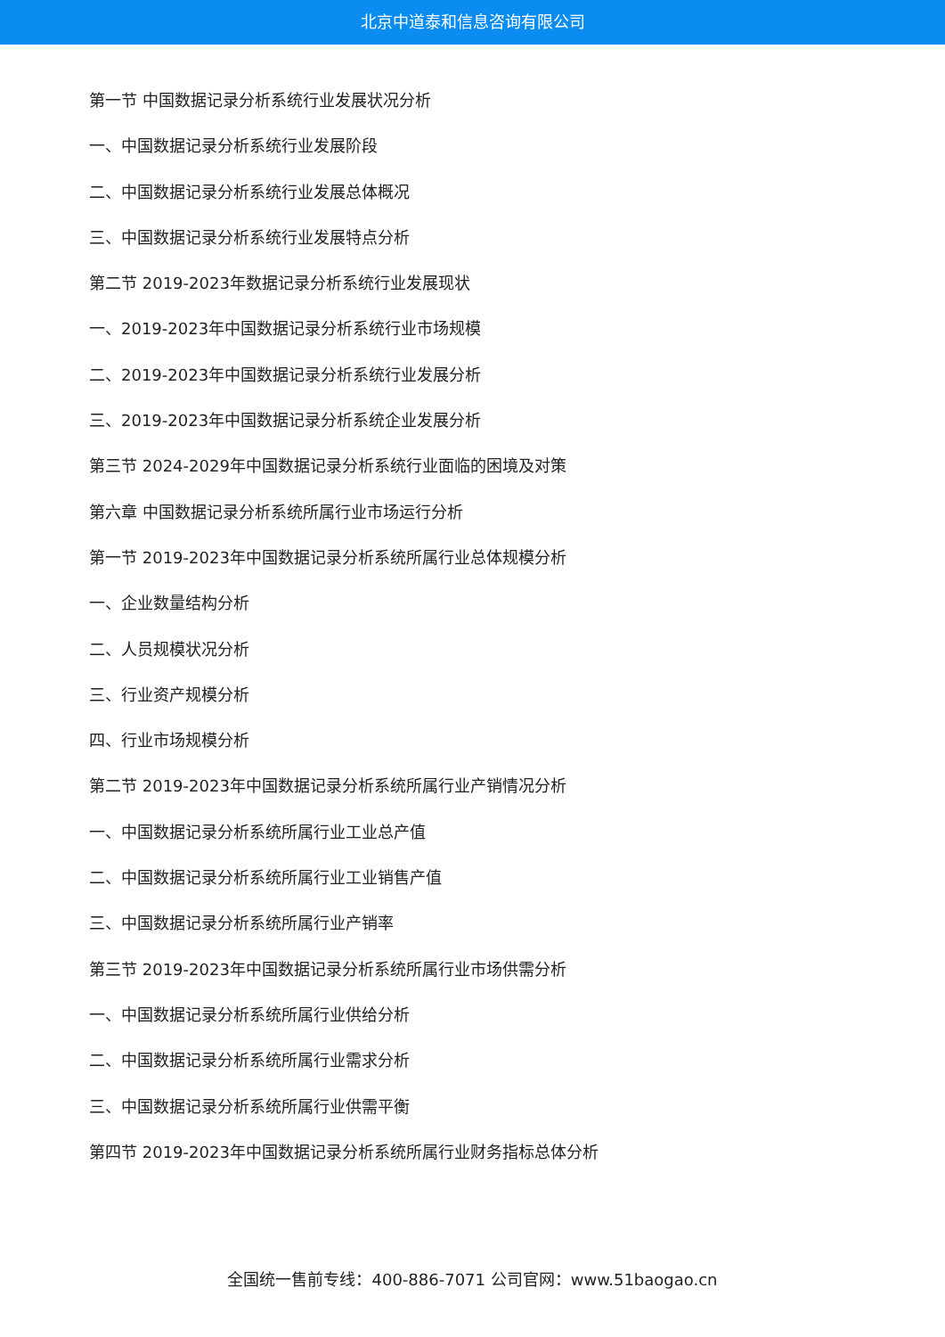北京中道泰和信息咨询有限公司
第一节 中国数据记录分析系统行业发展状况分析
一、中国数据记录分析系统行业发展阶段
二、中国数据记录分析系统行业发展总体概况
三、中国数据记录分析系统行业发展特点分析
第二节 2019-2023年数据记录分析系统行业发展现状
一、2019-2023年中国数据记录分析系统行业市场规模
二、2019-2023年中国数据记录分析系统行业发展分析
三、2019-2023年中国数据记录分析系统企业发展分析
第三节 2024-2029年中国数据记录分析系统行业面临的困境及对策
第六章 中国数据记录分析系统所属行业市场运行分析
第一节 2019-2023年中国数据记录分析系统所属行业总体规模分析
一、企业数量结构分析
二、人员规模状况分析
三、行业资产规模分析
四、行业市场规模分析
第二节 2019-2023年中国数据记录分析系统所属行业产销情况分析
一、中国数据记录分析系统所属行业工业总产值
二、中国数据记录分析系统所属行业工业销售产值
三、中国数据记录分析系统所属行业产销率
第三节 2019-2023年中国数据记录分析系统所属行业市场供需分析
一、中国数据记录分析系统所属行业供给分析
二、中国数据记录分析系统所属行业需求分析
三、中国数据记录分析系统所属行业供需平衡
第四节 2019-2023年中国数据记录分析系统所属行业财务指标总体分析
全国统一售前专线：400-886-7071 公司官网：www.51baogao.cn